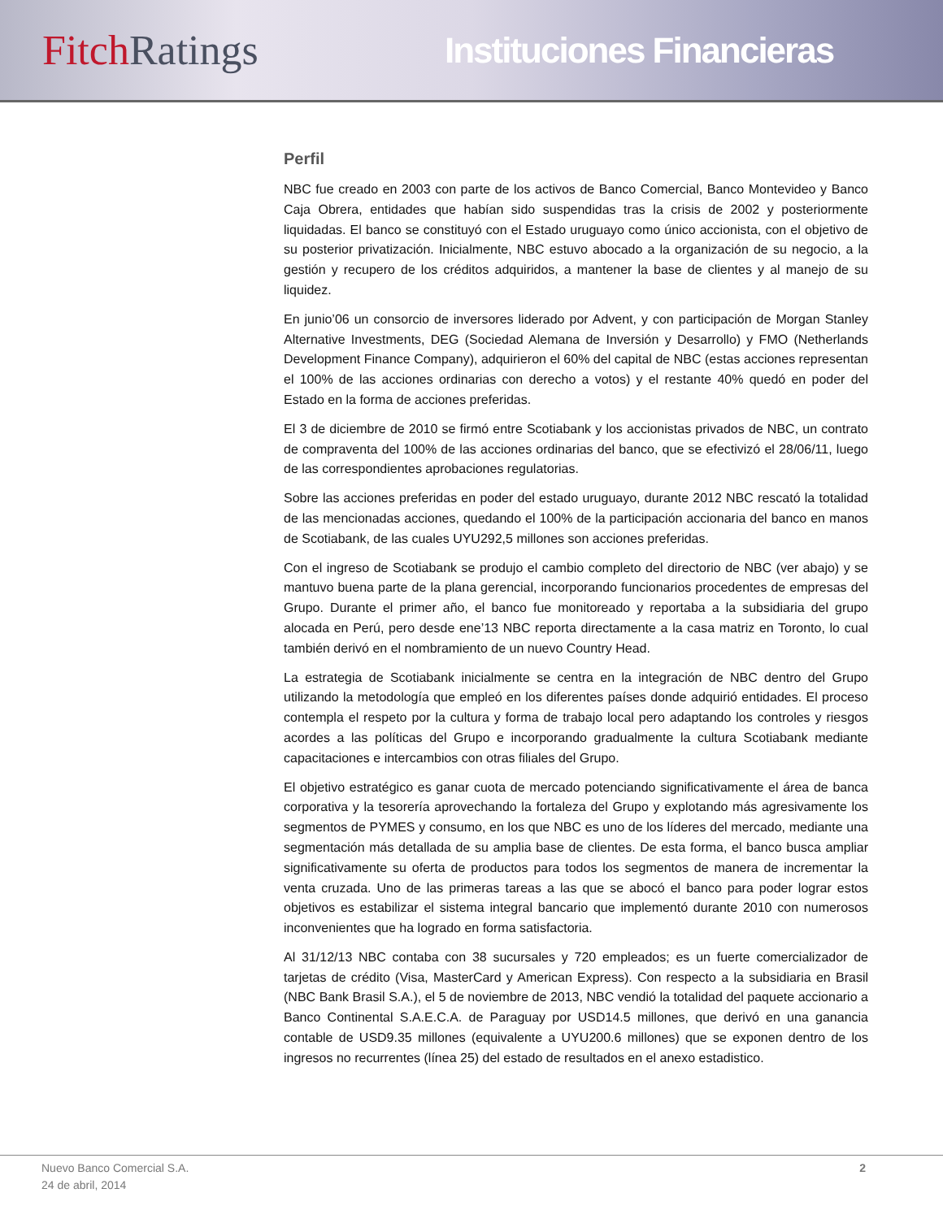Fitch Ratings
Instituciones Financieras
Perfil
NBC fue creado en 2003 con parte de los activos de Banco Comercial, Banco Montevideo y Banco Caja Obrera, entidades que habían sido suspendidas tras la crisis de 2002 y posteriormente liquidadas. El banco se constituyó con el Estado uruguayo como único accionista, con el objetivo de su posterior privatización. Inicialmente, NBC estuvo abocado a la organización de su negocio, a la gestión y recupero de los créditos adquiridos, a mantener la base de clientes y al manejo de su liquidez.
En junio’06 un consorcio de inversores liderado por Advent, y con participación de Morgan Stanley Alternative Investments, DEG (Sociedad Alemana de Inversión y Desarrollo) y FMO (Netherlands Development Finance Company), adquirieron el 60% del capital de NBC (estas acciones representan el 100% de las acciones ordinarias con derecho a votos) y el restante 40% quedó en poder del Estado en la forma de acciones preferidas.
El 3 de diciembre de 2010 se firmó entre Scotiabank y los accionistas privados de NBC, un contrato de compraventa del 100% de las acciones ordinarias del banco, que se efectivizó el 28/06/11, luego de las correspondientes aprobaciones regulatorias.
Sobre las acciones preferidas en poder del estado uruguayo, durante 2012 NBC rescató la totalidad de las mencionadas acciones, quedando el 100% de la participación accionaria del banco en manos de Scotiabank, de las cuales UYU292,5 millones son acciones preferidas.
Con el ingreso de Scotiabank se produjo el cambio completo del directorio de NBC (ver abajo) y se mantuvo buena parte de la plana gerencial, incorporando funcionarios procedentes de empresas del Grupo. Durante el primer año, el banco fue monitoreado y reportaba a la subsidiaria del grupo alocada en Perú, pero desde ene’13 NBC reporta directamente a la casa matriz en Toronto, lo cual también derivó en el nombramiento de un nuevo Country Head.
La estrategia de Scotiabank inicialmente se centra en la integración de NBC dentro del Grupo utilizando la metodología que empleó en los diferentes países donde adquirió entidades. El proceso contempla el respeto por la cultura y forma de trabajo local pero adaptando los controles y riesgos acordes a las políticas del Grupo e incorporando gradualmente la cultura Scotiabank mediante capacitaciones e intercambios con otras filiales del Grupo.
El objetivo estratégico es ganar cuota de mercado potenciando significativamente el área de banca corporativa y la tesorería aprovechando la fortaleza del Grupo y explotando más agresivamente los segmentos de PYMES y consumo, en los que NBC es uno de los líderes del mercado, mediante una segmentación más detallada de su amplia base de clientes. De esta forma, el banco busca ampliar significativamente su oferta de productos para todos los segmentos de manera de incrementar la venta cruzada. Uno de las primeras tareas a las que se abocó el banco para poder lograr estos objetivos es estabilizar el sistema integral bancario que implementó durante 2010 con numerosos inconvenientes que ha logrado en forma satisfactoria.
Al 31/12/13 NBC contaba con 38 sucursales y 720 empleados; es un fuerte comercializador de tarjetas de crédito (Visa, MasterCard y American Express). Con respecto a la subsidiaria en Brasil (NBC Bank Brasil S.A.), el 5 de noviembre de 2013, NBC vendió la totalidad del paquete accionario a Banco Continental S.A.E.C.A. de Paraguay por USD14.5 millones, que derivó en una ganancia contable de USD9.35 millones (equivalente a UYU200.6 millones) que se exponen dentro de los ingresos no recurrentes (línea 25) del estado de resultados en el anexo estadistico.
Nuevo Banco Comercial S.A.
24 de abril, 2014
2